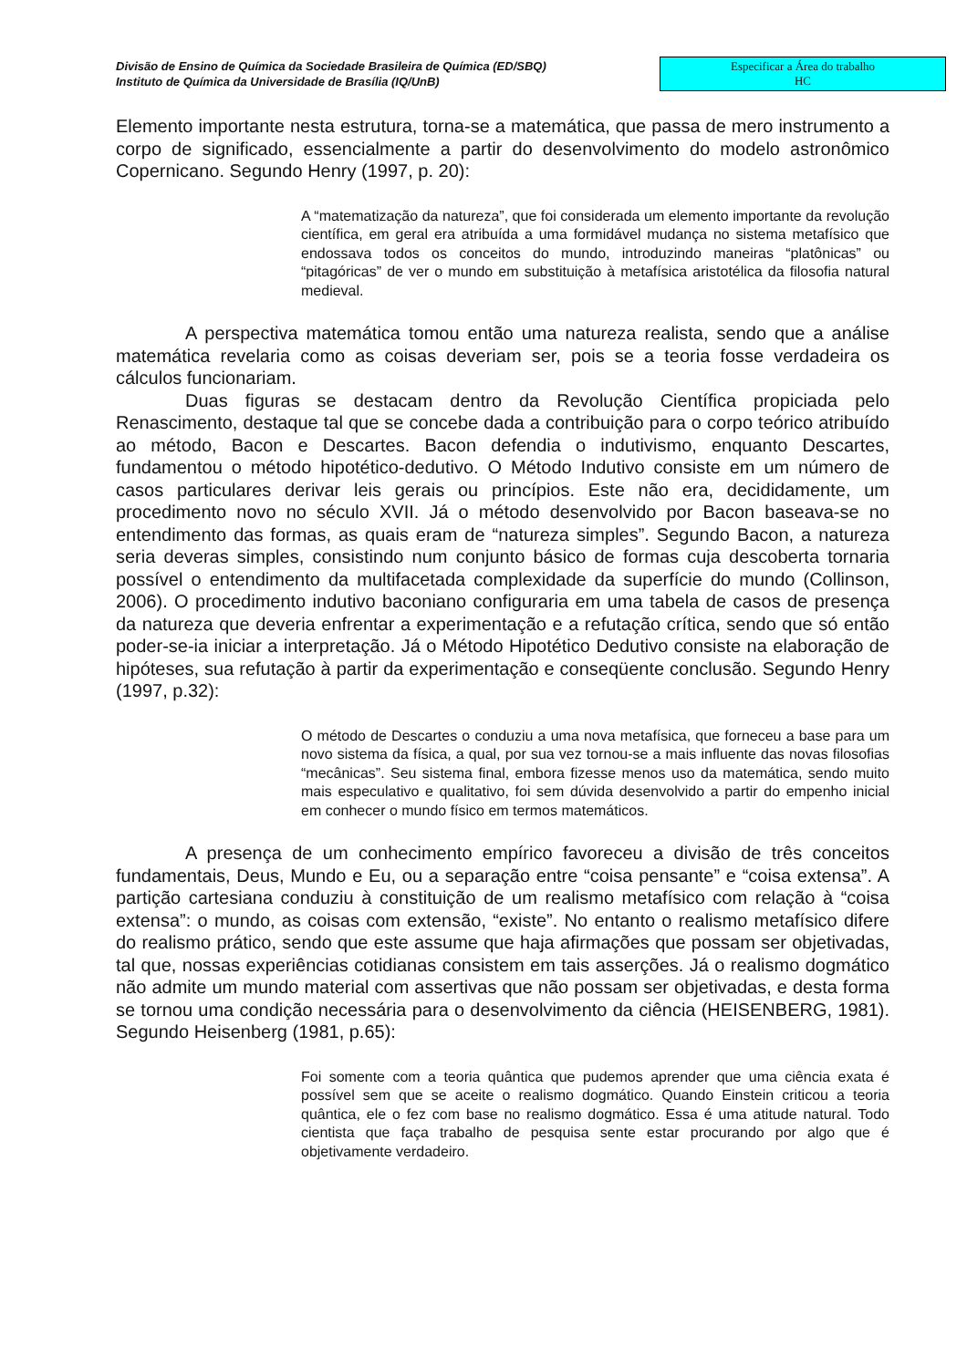Divisão de Ensino de Química da Sociedade Brasileira de Química (ED/SBQ)
Instituto de Química da Universidade de Brasília (IQ/UnB)
Especificar a Área do trabalho
HC
Elemento importante nesta estrutura, torna-se a matemática, que passa de mero instrumento a corpo de significado, essencialmente a partir do desenvolvimento do modelo astronômico Copernicano. Segundo Henry (1997, p. 20):
A “matematização da natureza”, que foi considerada um elemento importante da revolução científica, em geral era atribuída a uma formidável mudança no sistema metafísico que endossava todos os conceitos do mundo, introduzindo maneiras “platônicas” ou “pitagóricas” de ver o mundo em substituição à metafísica aristotélica da filosofia natural medieval.
A perspectiva matemática tomou então uma natureza realista, sendo que a análise matemática revelaria como as coisas deveriam ser, pois se a teoria fosse verdadeira os cálculos funcionariam.
Duas figuras se destacam dentro da Revolução Científica propiciada pelo Renascimento, destaque tal que se concebe dada a contribuição para o corpo teórico atribuído ao método, Bacon e Descartes. Bacon defendia o indutivismo, enquanto Descartes, fundamentou o método hipotético-dedutivo. O Método Indutivo consiste em um número de casos particulares derivar leis gerais ou princípios. Este não era, decididamente, um procedimento novo no século XVII. Já o método desenvolvido por Bacon baseava-se no entendimento das formas, as quais eram de “natureza simples”. Segundo Bacon, a natureza seria deveras simples, consistindo num conjunto básico de formas cuja descoberta tornaria possível o entendimento da multifacetada complexidade da superfície do mundo (Collinson, 2006). O procedimento indutivo baconiano configuraria em uma tabela de casos de presença da natureza que deveria enfrentar a experimentação e a refutação crítica, sendo que só então poder-se-ia iniciar a interpretação. Já o Método Hipotético Dedutivo consiste na elaboração de hipóteses, sua refutação à partir da experimentação e conseqüente conclusão. Segundo Henry (1997, p.32):
O método de Descartes o conduziu a uma nova metafísica, que forneceu a base para um novo sistema da física, a qual, por sua vez tornou-se a mais influente das novas filosofias “mecânicas”. Seu sistema final, embora fizesse menos uso da matemática, sendo muito mais especulativo e qualitativo, foi sem dúvida desenvolvido a partir do empenho inicial em conhecer o mundo físico em termos matemáticos.
A presença de um conhecimento empírico favoreceu a divisão de três conceitos fundamentais, Deus, Mundo e Eu, ou a separação entre “coisa pensante” e “coisa extensa”. A partição cartesiana conduziu à constituição de um realismo metafísico com relação à “coisa extensa”: o mundo, as coisas com extensão, “existe”. No entanto o realismo metafísico difere do realismo prático, sendo que este assume que haja afirmações que possam ser objetivadas, tal que, nossas experiências cotidianas consistem em tais asserções. Já o realismo dogmático não admite um mundo material com assertivas que não possam ser objetivadas, e desta forma se tornou uma condição necessária para o desenvolvimento da ciência (HEISENBERG, 1981). Segundo Heisenberg (1981, p.65):
Foi somente com a teoria quântica que pudemos aprender que uma ciência exata é possível sem que se aceite o realismo dogmático. Quando Einstein criticou a teoria quântica, ele o fez com base no realismo dogmático. Essa é uma atitude natural. Todo cientista que faça trabalho de pesquisa sente estar procurando por algo que é objetivamente verdadeiro.